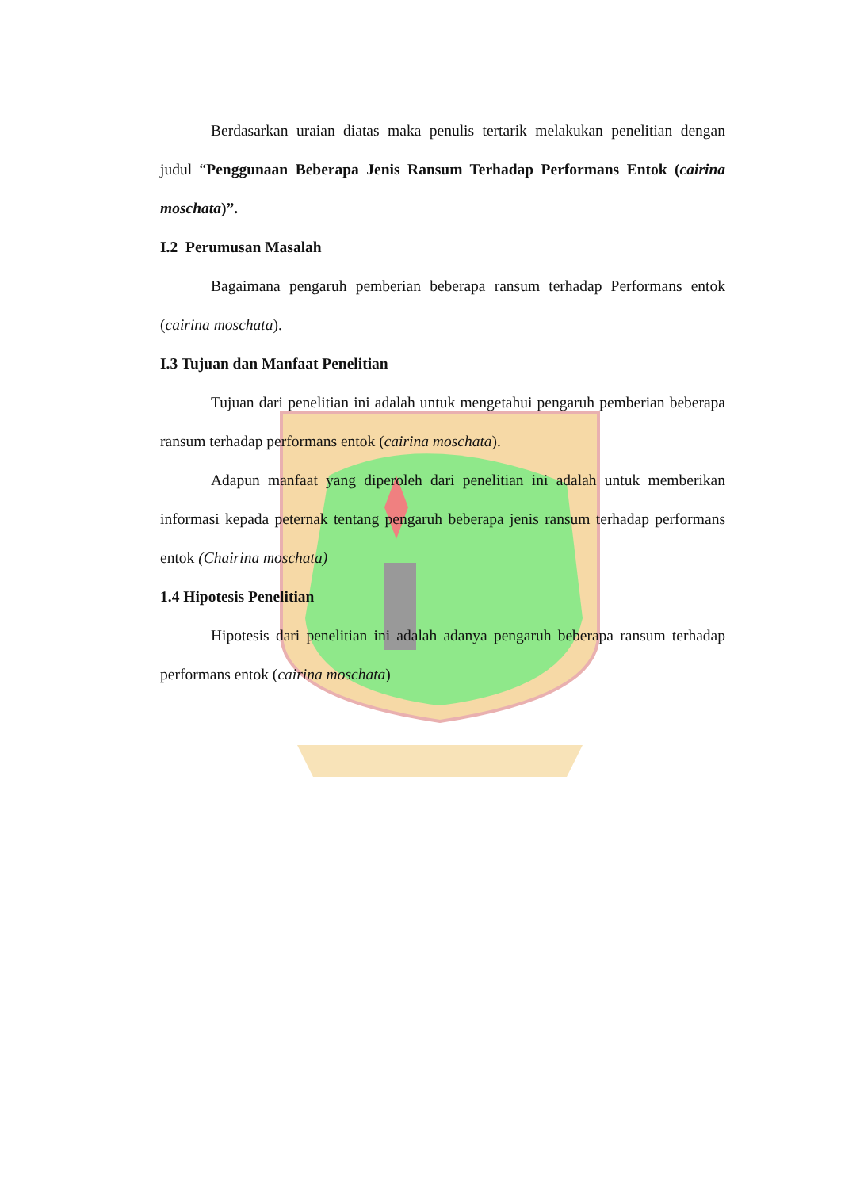Berdasarkan uraian diatas maka penulis tertarik melakukan penelitian dengan judul “Penggunaan Beberapa Jenis Ransum Terhadap Performans Entok (cairina moschata)”.
I.2 Perumusan Masalah
Bagaimana pengaruh pemberian beberapa ransum terhadap Performans entok (cairina moschata).
I.3 Tujuan dan Manfaat Penelitian
Tujuan dari penelitian ini adalah untuk mengetahui pengaruh pemberian beberapa ransum terhadap performans entok (cairina moschata).
Adapun manfaat yang diperoleh dari penelitian ini adalah untuk memberikan informasi kepada peternak tentang pengaruh beberapa jenis ransum terhadap performans entok (Chairina moschata)
1.4 Hipotesis Penelitian
Hipotesis dari penelitian ini adalah adanya pengaruh beberapa ransum terhadap performans entok (cairina moschata)